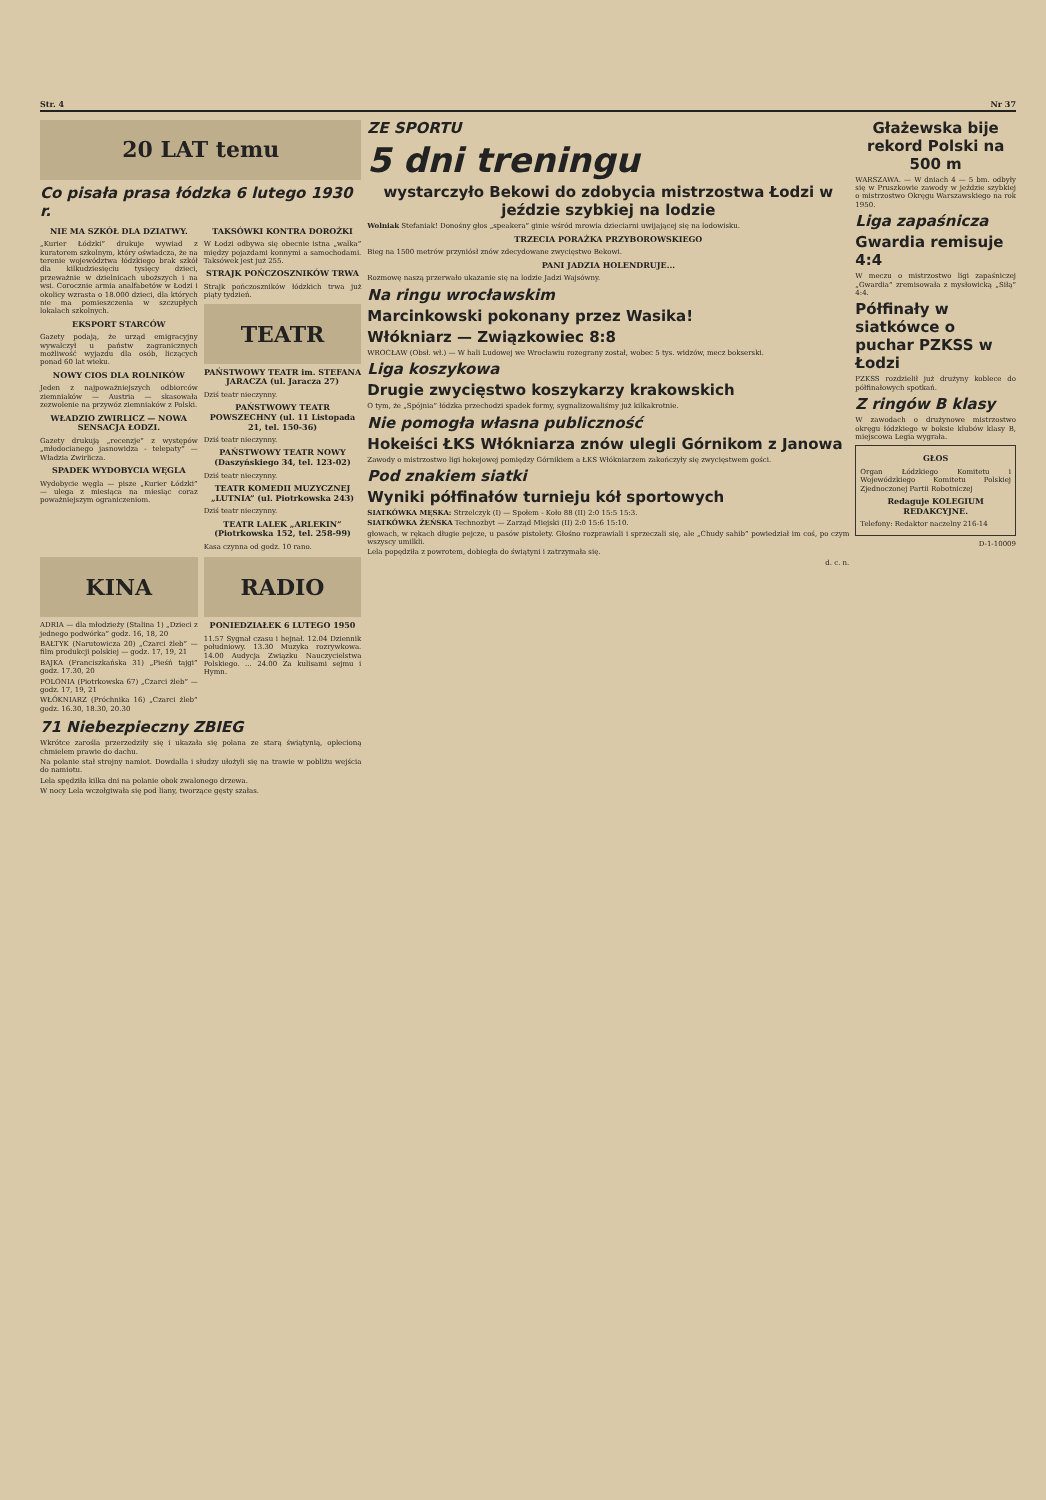Str. 4 Nr 37
20 LAT temu
Co pisała prasa łódzka 6 lutego 1930 r.
NIE MA SZKÓŁ DLA DZIATWY.
„Kurier Łódzki” drukuje wywiad z kuratorem szkolnym, który oświadcza, że na terenie województwa łódzkiego brak szkół dla kilkudziesięciu tysięcy dzieci, przeważnie w dzielnicach uboższych i na wsi. Corocznie armia analfabetów w Łodzi i okolicy wzrasta o 18.000 dzieci, dla których nie ma pomieszczenia w szczupłych lokalach szkolnych.
EKSPORT STARCÓW
Gazety podają, że urząd emigracyjny wywalczył u państw zagranicznych możliwość wyjazdu dla osób, liczących ponad 60 lat wieku.
NOWY CIOS DLA ROLNIKÓW
Jeden z najpoważniejszych odbiorców ziemniaków — Austria — skasowała zezwolenie na przywóz ziemniaków z Polski.
WŁADZIO ZWIRLICZ — NOWA SENSACJA ŁODZI.
Gazety drukują „recenzje” z występów „młodocianego jasnowidza - telepaty” — Władzia Zwirlicza.
SPADEK WYDOBYCIA WĘGLA
Wydobycie węgla — pisze „Kurier Łódzki” — ulega z miesiąca na miesiąc coraz poważniejszym ograniczeniom.
TAKSÓWKI KONTRA DOROŻKI
W Łodzi odbywa się obecnie istna „walka” między pojazdami konnymi a samochodami. Taksówek jest już 255.
STRAJK POŃCZOSZNIKÓW TRWA
Strajk pończoszników łódzkich trwa już piąty tydzień.
TEATR
PAŃSTWOWY TEATR im. STEFANA JARACZA (ul. Jaracza 27)
Dziś teatr nieczynny.
PAŃSTWOWY TEATR POWSZECHNY (ul. 11 Listopada 21, tel. 150-36)
Dziś teatr nieczynny.
PAŃSTWOWY TEATR NOWY (Daszyńskiego 34, tel. 123-02)
Dziś teatr nieczynny.
TEATR KOMEDII MUZYCZNEJ „LUTNIA” (ul. Piotrkowska 243)
Dziś teatr nieczynny.
TEATR LALEK „ARLEKIN” (Piotrkowska 152, tel. 258-99)
Kasa czynna od godz. 10 rano.
KINA
ADRIA — dla młodzieży (Stalina 1) „Dzieci z jednego podwórka” godz. 16, 18, 20
BAŁTYK (Narutowicza 20) „Czarci żleb” — film produkcji polskiej — godz. 17, 19, 21
BAJKA (Franciszkańska 31) „Pieśń tajgi” godz. 17.30, 20
POLONIA (Piotrkowska 67) „Czarci żleb” — godz. 17, 19, 21
WŁÓKNIARZ (Próchnika 16) „Czarci żleb” godz. 16.30, 18.30, 20.30
RADIO
PONIEDZIAŁEK 6 LUTEGO 1950
11.57 Sygnał czasu i hejnał. 12.04 Dziennik południowy. 13.30 Muzyka rozrywkowa. 14.00 Audycja Związku Nauczycielstwa Polskiego. ... 24.00 Za kulisami sejmu i Hymn.
71 Niebezpieczny ZBIEG
Wkrótce zarośla przerzedziły się i ukazała się polana ze starą świątynią, oplecioną chmielem prawie do dachu.
Na polanie stał strojny namiot. Dowdalla i słudzy ułożyli się na trawie w pobliżu wejścia do namiotu.
Lela spędziła kilka dni na polanie obok zwalonego drzewa.
W nocy Lela wczołgiwała się pod liany, tworzące gęsty szałas.
ZE SPORTU
5 dni treningu
wystarczyło Bekowi do zdobycia mistrzostwa Łodzi w jeździe szybkiej na lodzie
Wolniak Stefaniak! Donośny głos „speakera” ginie wśród mrowia dzieciarni uwijającej się na lodowisku.
TRZECIA PORAŻKA PRZYBOROWSKIEGO
Bieg na 1500 metrów przyniósł znów zdecydowane zwycięstwo Bekowi.
PANI JADZIA HOLENDRUJE...
Rozmowę naszą przerwało ukazanie się na lodzie Jadzi Wajsówny.
Na ringu wrocławskim
Marcinkowski pokonany przez Wasika!
Włókniarz — Związkowiec 8:8
WROCŁAW (Obsł. wł.) — W hali Ludowej we Wrocławiu rozegrany został, wobec 5 tys. widzów, mecz bokserski.
Liga koszykowa
Drugie zwycięstwo koszykarzy krakowskich
O tym, że „Spójnia” łódzka przechodzi spadek formy, sygnalizowaliśmy już kilkakrotnie.
Nie pomogła własna publiczność
Hokeiści ŁKS Włókniarza znów ulegli Górnikom z Janowa
Zawody o mistrzostwo ligi hokejowej pomiędzy Górnikiem a ŁKS Włókniarzem zakończyły się zwycięstwem gości.
Pod znakiem siatki
Wyniki półfinałów turnieju kół sportowych
SIATKÓWKA MĘSKA: Strzelczyk (I) — Społem - Koło 88 (II) 2:0 15:5 15:3.
SIATKÓWKA ŻEŃSKA Technozbyt — Zarząd Miejski (II) 2:0 15:6 15:10.
głowach, w rękach długie pejcze, u pasów pistolety. Głośno rozprawiali i sprzeczali się, ale „Chudy sahib” powiedział im coś, po czym wszyscy umilkli.
Lela popędziła z powrotem, dobiegła do świątyni i zatrzymała się.
d. c. n.
Głażewska bije rekord Polski na 500 m
WARSZAWA. — W dniach 4 — 5 bm. odbyły się w Pruszkowie zawody w jeździe szybkiej o mistrzostwo Okręgu Warszawskiego na rok 1950.
Liga zapaśnicza
Gwardia remisuje 4:4
W meczu o mistrzostwo ligi zapaśniczej „Gwardia” zremisowała z mysłowicką „Siłą” 4:4.
Półfinały w siatkówce o puchar PZKSS w Łodzi
PZKSS rozdzielił już drużyny koblece do półfinałowych spotkań.
Z ringów B klasy
W zawodach o drużynowe mistrzostwo okręgu łódzkiego w boksie klubów klasy B, miejscowa Legia wygrała.
GŁOS
Organ Łódzkiego Komitetu i Wojewódzkiego Komitetu Polskiej Zjednoczonej Partii Robotniczej
Redaguje KOLEGIUM REDAKCYJNE.
Telefony: Redaktor naczelny 216-14
D-1-10009